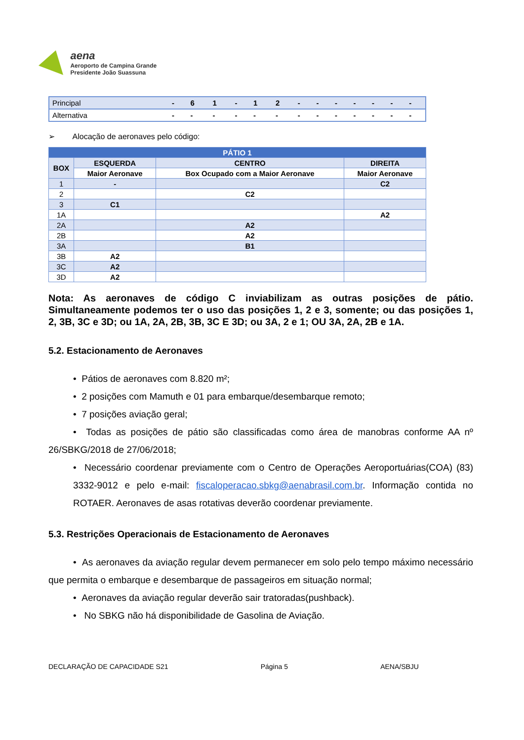aena
Aeroporto de Campina Grande
Presidente João Suassuna
| Principal | - | 6 | 1 | - | 1 | 2 | - | - | - | - | - | - | - |
| Alternativa | - | - | - | - | - | - | - | - | - | - | - | - | - |
➢ Alocação de aeronaves pelo código:
| PÁTIO 1 | | | |
| --- | --- | --- | --- |
| BOX | ESQUERDA | CENTRO | DIREITA |
| | Maior Aeronave | Box Ocupado com a Maior Aeronave | Maior Aeronave |
| 1 | - | | C2 |
| 2 | | C2 | |
| 3 | C1 | | |
| 1A | | | A2 |
| 2A | | A2 | |
| 2B | | A2 | |
| 3A | | B1 | |
| 3B | A2 | | |
| 3C | A2 | | |
| 3D | A2 | | |
Nota: As aeronaves de código C inviabilizam as outras posições de pátio. Simultaneamente podemos ter o uso das posições 1, 2 e 3, somente; ou das posições 1, 2, 3B, 3C e 3D; ou 1A, 2A, 2B, 3B, 3C E 3D; ou 3A, 2 e 1; OU 3A, 2A, 2B e 1A.
5.2. Estacionamento de Aeronaves
• Pátios de aeronaves com 8.820 m²;
• 2 posições com Mamuth e 01 para embarque/desembarque remoto;
• 7 posições aviação geral;
• Todas as posições de pátio são classificadas como área de manobras conforme AA nº 26/SBKG/2018 de 27/06/2018;
• Necessário coordenar previamente com o Centro de Operações Aeroportuárias(COA) (83) 3332-9012 e pelo e-mail: fiscaloperacao.sbkg@aenabrasil.com.br. Informação contida no ROTAER. Aeronaves de asas rotativas deverão coordenar previamente.
5.3. Restrições Operacionais de Estacionamento de Aeronaves
• As aeronaves da aviação regular devem permanecer em solo pelo tempo máximo necessário que permita o embarque e desembarque de passageiros em situação normal;
• Aeronaves da aviação regular deverão sair tratoradas(pushback).
• No SBKG não há disponibilidade de Gasolina de Aviação.
DECLARAÇÃO DE CAPACIDADE S21 Página 5 AENA/SBJU